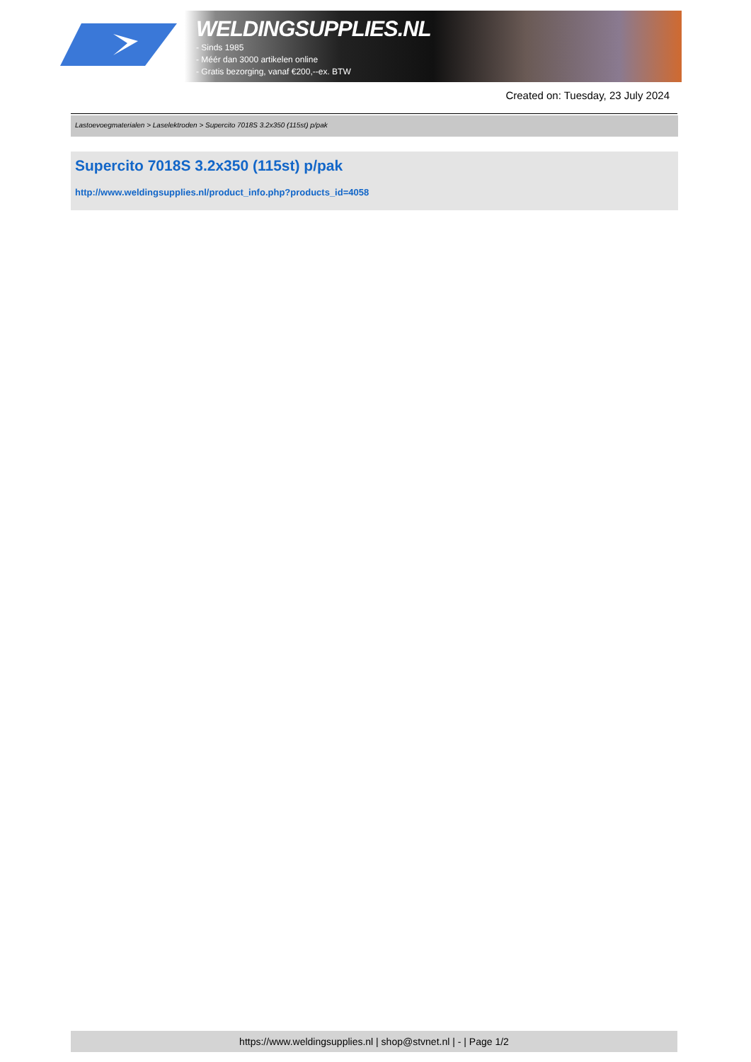WELDINGSUPPLIES.NL
- Sinds 1985
- Méér dan 3000 artikelen online
- Gratis bezorging, vanaf €200,--ex. BTW
Created on: Tuesday, 23 July 2024
Lastoevoegmaterialen > Laselektroden > Supercito 7018S 3.2x350 (115st) p/pak
Supercito 7018S 3.2x350 (115st) p/pak
http://www.weldingsupplies.nl/product_info.php?products_id=4058
https://www.weldingsupplies.nl | shop@stvnet.nl | - | Page 1/2